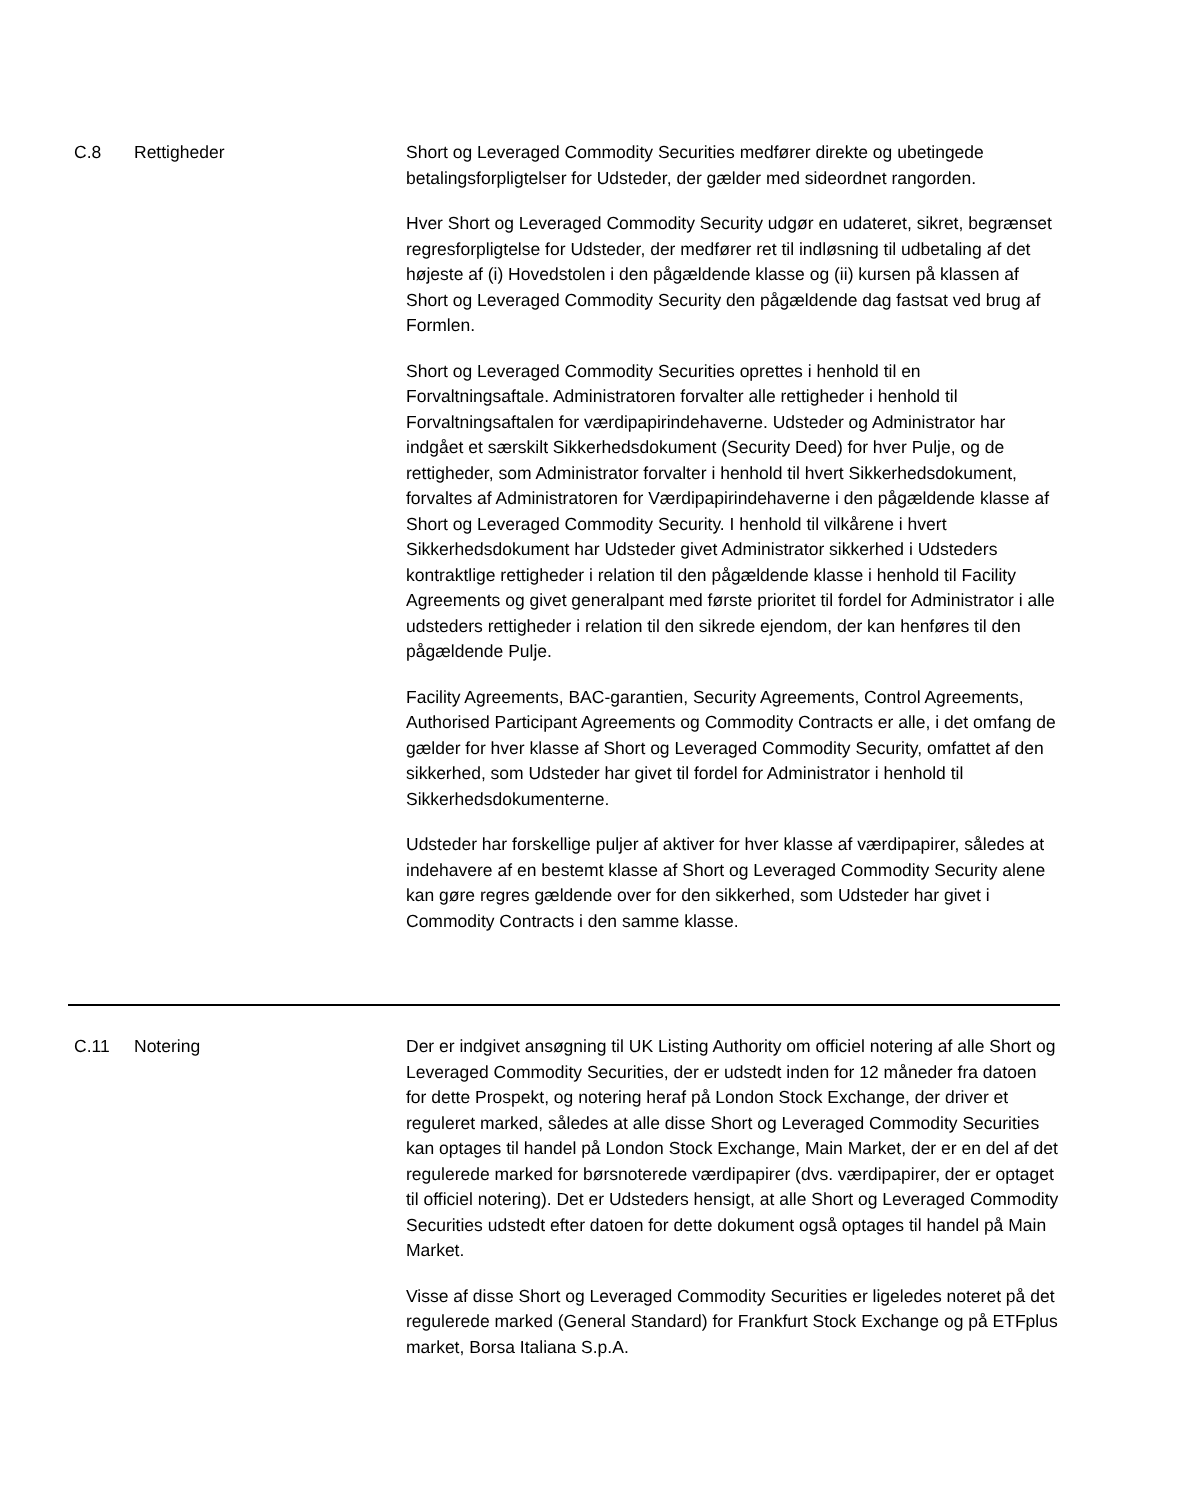| C.8 | Rettigheder | Short og Leveraged Commodity Securities medfører direkte og ubetingede betalingsforpligtelser for Udsteder, der gælder med sideordnet rangorden. Hver Short og Leveraged Commodity Security udgør en udateret, sikret, begrænset regresforpligtelse for Udsteder, der medfører ret til indløsning til udbetaling af det højeste af (i) Hovedstolen i den pågældende klasse og (ii) kursen på klassen af Short og Leveraged Commodity Security den pågældende dag fastsat ved brug af Formlen. Short og Leveraged Commodity Securities oprettes i henhold til en Forvaltningsaftale. Administratoren forvalter alle rettigheder i henhold til Forvaltningsaftalen for værdipapirindehaverne. Udsteder og Administrator har indgået et særskilt Sikkerhedsdokument (Security Deed) for hver Pulje, og de rettigheder, som Administrator forvalter i henhold til hvert Sikkerhedsdokument, forvaltes af Administratoren for Værdipapirindehaverne i den pågældende klasse af Short og Leveraged Commodity Security. I henhold til vilkårene i hvert Sikkerhedsdokument har Udsteder givet Administrator sikkerhed i Udsteders kontraktlige rettigheder i relation til den pågældende klasse i henhold til Facility Agreements og givet generalpant med første prioritet til fordel for Administrator i alle udsteders rettigheder i relation til den sikrede ejendom, der kan henføres til den pågældende Pulje. Facility Agreements, BAC-garantien, Security Agreements, Control Agreements, Authorised Participant Agreements og Commodity Contracts er alle, i det omfang de gælder for hver klasse af Short og Leveraged Commodity Security, omfattet af den sikkerhed, som Udsteder har givet til fordel for Administrator i henhold til Sikkerhedsdokumenterne. Udsteder har forskellige puljer af aktiver for hver klasse af værdipapirer, således at indehavere af en bestemt klasse af Short og Leveraged Commodity Security alene kan gøre regres gældende over for den sikkerhed, som Udsteder har givet i Commodity Contracts i den samme klasse. |
| C.11 | Notering | Der er indgivet ansøgning til UK Listing Authority om officiel notering af alle Short og Leveraged Commodity Securities, der er udstedt inden for 12 måneder fra datoen for dette Prospekt, og notering heraf på London Stock Exchange, der driver et reguleret marked, således at alle disse Short og Leveraged Commodity Securities kan optages til handel på London Stock Exchange, Main Market, der er en del af det regulerede marked for børsnoterede værdipapirer (dvs. værdipapirer, der er optaget til officiel notering). Det er Udsteders hensigt, at alle Short og Leveraged Commodity Securities udstedt efter datoen for dette dokument også optages til handel på Main Market. Visse af disse Short og Leveraged Commodity Securities er ligeledes noteret på det regulerede marked (General Standard) for Frankfurt Stock Exchange og på ETFplus market, Borsa Italiana S.p.A. |